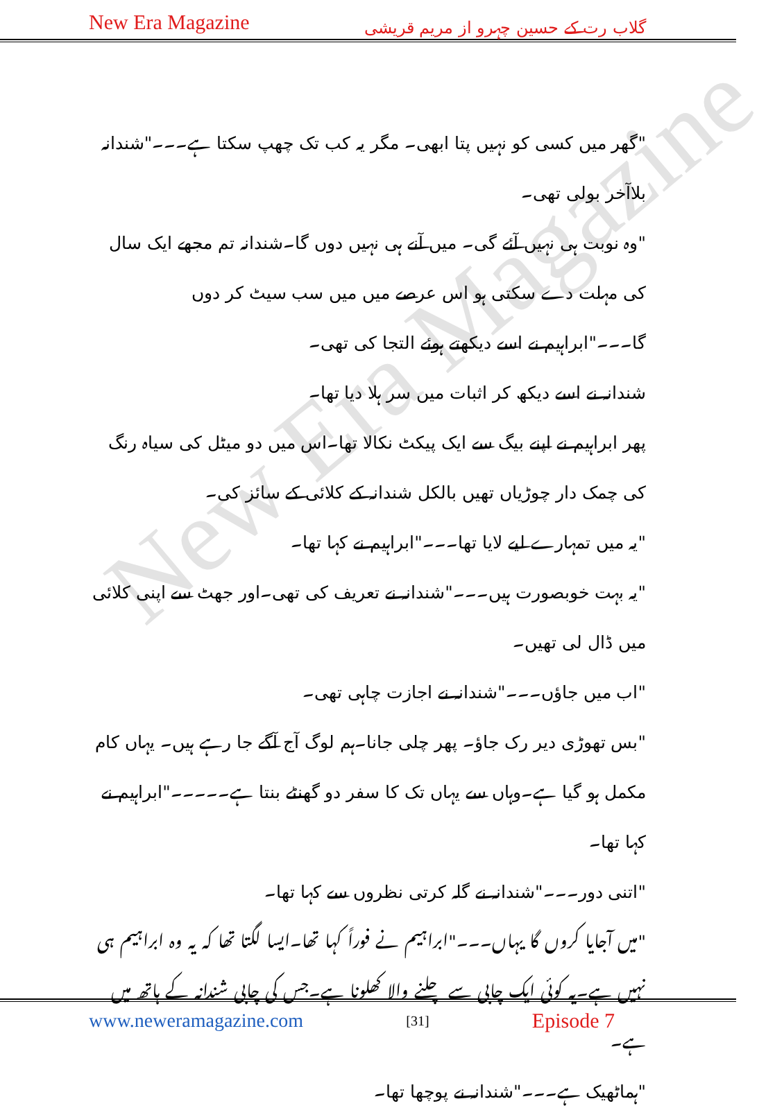New Era Magazine گلاب رت کے حسین چہرو از مریم قریشی
New Era Magazine
"گھر میں کسی کو نہیں پتا ابھی۔ مگر یہ کب تک چھپ سکتا ہے۔۔۔"شندانہ بلاآخر بولی تھی۔
"وہ نوبت ہی نہیں آئے گی۔ میں آنے ہی نہیں دوں گا۔شندانہ تم مجھے ایک سال کی مہلت دے سکتی ہو اس عرصے میں میں سب سیٹ کر دوں گا۔۔۔"ابراہیم نے اسے دیکھتے ہوئے التجا کی تھی۔
شندانہ نے اسے دیکھ کر اثبات میں سر ہلا دیا تھا۔
پھر ابراہیم نے اپنے بیگ سے ایک پیکٹ نکالا تھا۔اس میں دو میٹل کی سیاہ رنگ کی چمک دار چوڑیاں تھیں بالکل شندانہ کے کلائی کے سائز کی۔
"یہ میں تمہارے لیے لایا تھا۔۔۔"ابراہیم نے کہا تھا۔
"یہ بہت خوبصورت ہیں۔۔۔"شندانہ نے تعریف کی تھی۔اور جھٹ سے اپنی کلائی میں ڈال لی تھیں۔
"اب میں جاؤں۔۔۔"شندانہ نے اجازت چاہی تھی۔
"بس تھوڑی دیر رک جاؤ۔ پھر چلی جانا۔ہم لوگ آج آگے جا رہے ہیں۔ یہاں کام مکمل ہو گیا ہے۔وہاں سے یہاں تک کا سفر دو گھنٹے بنتا ہے۔۔۔۔۔"ابراہیم نے کہا تھا۔
"اتنی دور۔۔۔"شندانہ نے گلہ کرتی نظروں سے کہا تھا۔
"میں آجایا کروں گا یہاں۔۔۔"ابراہیم نے فوراً کہا تھا۔ایسا لگتا تھا کہ یہ وہ ابراہیم ہی نہیں ہے۔یہ کوئی ایک چابی سے چلنے والا کھلونا ہے۔جس کی چابی شندانہ کے ہاتھ میں ہے۔
"ہماٹھیک ہے۔۔۔"شندانہ نے پوچھا تھا۔
www.neweramagazine.com [31] Episode 7